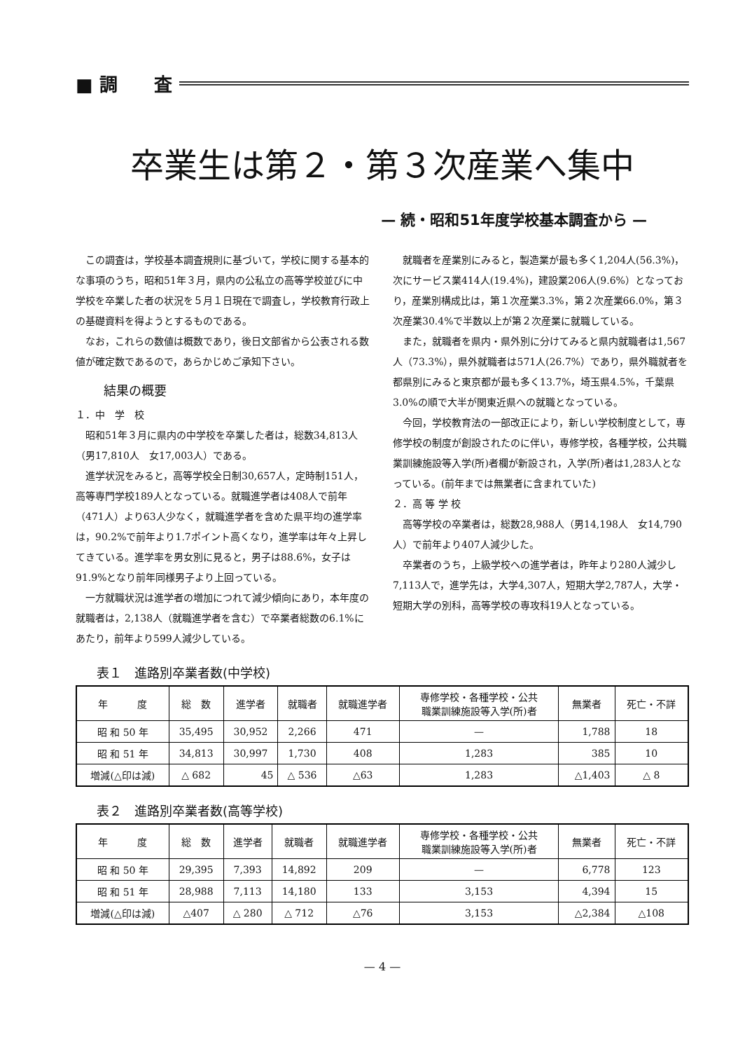■ 調　　査
卒業生は第２・第３次産業へ集中
— 続・昭和51年度学校基本調査から —
この調査は，学校基本調査規則に基づいて，学校に関する基本的な事項のうち，昭和51年３月，県内の公私立の高等学校並びに中学校を卒業した者の状況を５月１日現在で調査し，学校教育行政上の基礎資料を得ようとするものである。
なお，これらの数値は概数であり，後日文部省から公表される数値が確定数であるので，あらかじめご承知下さい。
結果の概要
１．中　学　校
昭和51年３月に県内の中学校を卒業した者は，総数34,813人（男17,810人　女17,003人）である。
進学状況をみると，高等学校全日制30,657人，定時制151人，高等専門学校189人となっている。就職進学者は408人で前年（471人）より63人少なく，就職進学者を含めた県平均の進学率は，90.2%で前年より1.7ポイント高くなり，進学率は年々上昇してきている。進学率を男女別に見ると，男子は88.6%，女子は91.9%となり前年同様男子より上回っている。
一方就職状況は進学者の増加につれて減少傾向にあり，本年度の就職者は，2,138人（就職進学者を含む）で卒業者総数の6.1%にあたり，前年より599人減少している。
就職者を産業別にみると，製造業が最も多く1,204人(56.3%)，次にサービス業414人(19.4%)，建設業206人(9.6%）となっており，産業別構成比は，第１次産業3.3%，第２次産業66.0%，第３次産業30.4%で半数以上が第２次産業に就職している。
また，就職者を県内・県外別に分けてみると県内就職者は1,567人（73.3%），県外就職者は571人(26.7%）であり，県外職就者を都県別にみると東京都が最も多く13.7%，埼玉県4.5%，千葉県3.0%の順で大半が関東近県への就職となっている。
今回，学校教育法の一部改正により，新しい学校制度として，専修学校の制度が創設されたのに伴い，専修学校，各種学校，公共職業訓練施設等入学(所)者欄が新設され，入学(所)者は1,283人となっている。(前年までは無業者に含まれていた)
２．高 等 学 校
高等学校の卒業者は，総数28,988人（男14,198人　女14,790人）で前年より407人減少した。
卒業者のうち，上級学校への進学者は，昨年より280人減少し7,113人で，進学先は，大学4,307人，短期大学2,787人，大学・短期大学の別科，高等学校の専攻科19人となっている。
表１　進路別卒業者数(中学校)
| 年 度 | 総 数 | 進学者 | 就職者 | 就職進学者 | 専修学校・各種学校・公共 職業訓練施設等入学(所)者 | 無業者 | 死亡・不詳 |
| --- | --- | --- | --- | --- | --- | --- | --- |
| 昭 和 50 年 | 35,495 | 30,952 | 2,266 | 471 | — | 1,788 | 18 |
| 昭 和 51 年 | 34,813 | 30,997 | 1,730 | 408 | 1,283 | 385 | 10 |
| 増減(△印は減) | △ 682 | 45 | △ 536 | △63 | 1,283 | △1,403 | △ 8 |
表２　進路別卒業者数(高等学校)
| 年 度 | 総 数 | 進学者 | 就職者 | 就職進学者 | 専修学校・各種学校・公共 職業訓練施設等入学(所)者 | 無業者 | 死亡・不詳 |
| --- | --- | --- | --- | --- | --- | --- | --- |
| 昭 和 50 年 | 29,395 | 7,393 | 14,892 | 209 | — | 6,778 | 123 |
| 昭 和 51 年 | 28,988 | 7,113 | 14,180 | 133 | 3,153 | 4,394 | 15 |
| 増減(△印は減) | △407 | △ 280 | △ 712 | △76 | 3,153 | △2,384 | △108 |
— 4 —